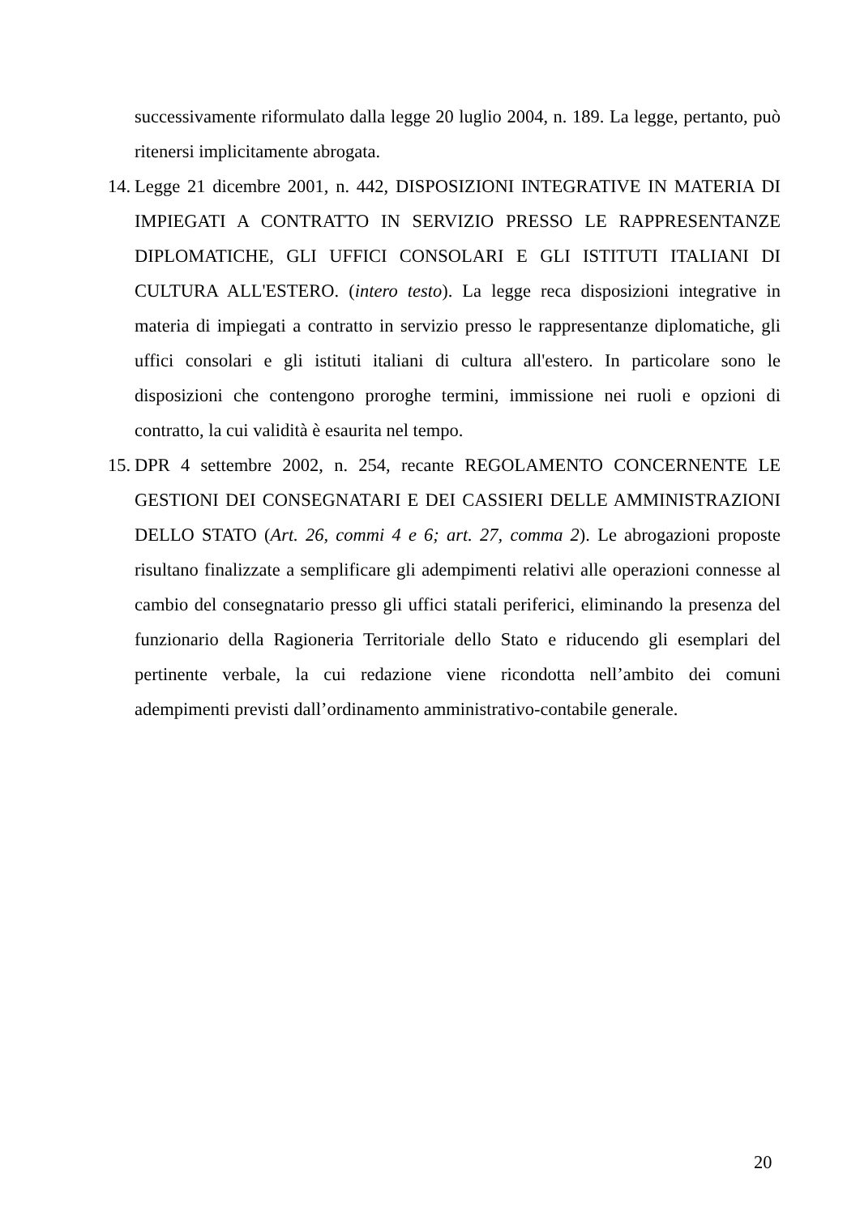successivamente riformulato dalla legge 20 luglio 2004, n. 189. La legge, pertanto, può ritenersi implicitamente abrogata.
14.
Legge 21 dicembre 2001, n. 442, DISPOSIZIONI INTEGRATIVE IN MATERIA DI IMPIEGATI A CONTRATTO IN SERVIZIO PRESSO LE RAPPRESENTANZE DIPLOMATICHE, GLI UFFICI CONSOLARI E GLI ISTITUTI ITALIANI DI CULTURA ALL'ESTERO. (intero testo). La legge reca disposizioni integrative in materia di impiegati a contratto in servizio presso le rappresentanze diplomatiche, gli uffici consolari e gli istituti italiani di cultura all'estero. In particolare sono le disposizioni che contengono proroghe termini, immissione nei ruoli e opzioni di contratto, la cui validità è esaurita nel tempo.
15.
DPR 4 settembre 2002, n. 254, recante REGOLAMENTO CONCERNENTE LE GESTIONI DEI CONSEGNATARI E DEI CASSIERI DELLE AMMINISTRAZIONI DELLO STATO (Art. 26, commi 4 e 6; art. 27, comma 2). Le abrogazioni proposte risultano finalizzate a semplificare gli adempimenti relativi alle operazioni connesse al cambio del consegnatario presso gli uffici statali periferici, eliminando la presenza del funzionario della Ragioneria Territoriale dello Stato e riducendo gli esemplari del pertinente verbale, la cui redazione viene ricondotta nell’ambito dei comuni adempimenti previsti dall’ordinamento amministrativo-contabile generale.
20